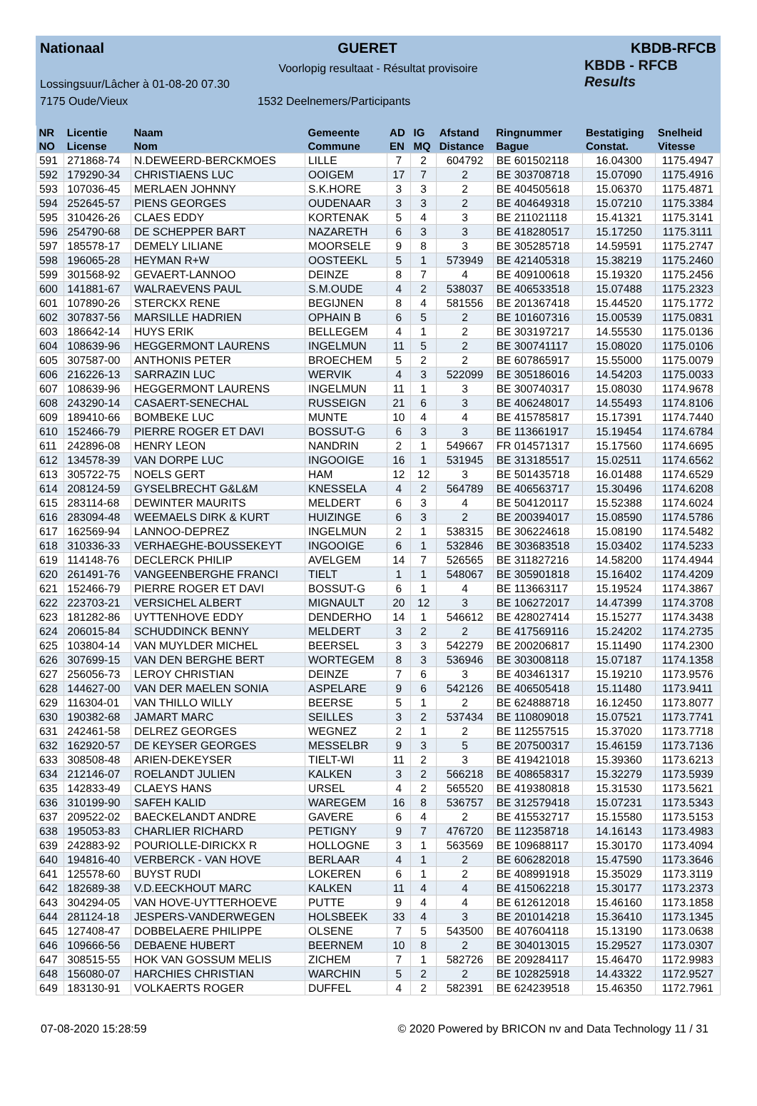Nationaal GUERET KBDB-RFCB
Voorlopig resultaat - Résultat provisoire
Lossingsuur/Lâcher à 01-08-20 07.30
7175 Oude/Vieux 1532 Deelnemers/Participants
KBDB - RFCB
Results
| NR | Licentie | Naam | Gemeente | AD | IG | Afstand | Ringnummer | Bestatiging | Snelheid |
| --- | --- | --- | --- | --- | --- | --- | --- | --- | --- |
| NO | License | Nom | Commune | EN | MQ | Distance | Bague | Constat. | Vitesse |
| 591 | 271868-74 | N.DEWEERD-BERCKMOES | LILLE | 7 | 2 | 604792 | BE 601502118 | 16.04300 | 1175.4947 |
| 592 | 179290-34 | CHRISTIAENS LUC | OOIGEM | 17 | 7 | 2 | BE 303708718 | 15.07090 | 1175.4916 |
| 593 | 107036-45 | MERLAEN JOHNNY | S.K.HORE | 3 | 3 | 2 | BE 404505618 | 15.06370 | 1175.4871 |
| 594 | 252645-57 | PIENS GEORGES | OUDENAAR | 3 | 3 | 2 | BE 404649318 | 15.07210 | 1175.3384 |
| 595 | 310426-26 | CLAES EDDY | KORTENAK | 5 | 4 | 3 | BE 211021118 | 15.41321 | 1175.3141 |
| 596 | 254790-68 | DE SCHEPPER BART | NAZARETH | 6 | 3 | 3 | BE 418280517 | 15.17250 | 1175.3111 |
| 597 | 185578-17 | DEMELY LILIANE | MOORSELE | 9 | 8 | 3 | BE 305285718 | 14.59591 | 1175.2747 |
| 598 | 196065-28 | HEYMAN R+W | OOSTEEKL | 5 | 1 | 573949 | BE 421405318 | 15.38219 | 1175.2460 |
| 599 | 301568-92 | GEVAERT-LANNOO | DEINZE | 8 | 7 | 4 | BE 409100618 | 15.19320 | 1175.2456 |
| 600 | 141881-67 | WALRAEVENS PAUL | S.M.OUDE | 4 | 2 | 538037 | BE 406533518 | 15.07488 | 1175.2323 |
| 601 | 107890-26 | STERCKX RENE | BEGIJNEN | 8 | 4 | 581556 | BE 201367418 | 15.44520 | 1175.1772 |
| 602 | 307837-56 | MARSILLE HADRIEN | OPHAIN B | 6 | 5 | 2 | BE 101607316 | 15.00539 | 1175.0831 |
| 603 | 186642-14 | HUYS ERIK | BELLEGEM | 4 | 1 | 2 | BE 303197217 | 14.55530 | 1175.0136 |
| 604 | 108639-96 | HEGGERMONT LAURENS | INGELMUN | 11 | 5 | 2 | BE 300741117 | 15.08020 | 1175.0106 |
| 605 | 307587-00 | ANTHONIS PETER | BROECHEM | 5 | 2 | 2 | BE 607865917 | 15.55000 | 1175.0079 |
| 606 | 216226-13 | SARRAZIN LUC | WERVIK | 4 | 3 | 522099 | BE 305186016 | 14.54203 | 1175.0033 |
| 607 | 108639-96 | HEGGERMONT LAURENS | INGELMUN | 11 | 1 | 3 | BE 300740317 | 15.08030 | 1174.9678 |
| 608 | 243290-14 | CASAERT-SENECHAL | RUSSEIGN | 21 | 6 | 3 | BE 406248017 | 14.55493 | 1174.8106 |
| 609 | 189410-66 | BOMBEKE LUC | MUNTE | 10 | 4 | 4 | BE 415785817 | 15.17391 | 1174.7440 |
| 610 | 152466-79 | PIERRE ROGER ET DAVI | BOSSUT-G | 6 | 3 | 3 | BE 113661917 | 15.19454 | 1174.6784 |
| 611 | 242896-08 | HENRY LEON | NANDRIN | 2 | 1 | 549667 | FR 014571317 | 15.17560 | 1174.6695 |
| 612 | 134578-39 | VAN DORPE LUC | INGOOIGE | 16 | 1 | 531945 | BE 313185517 | 15.02511 | 1174.6562 |
| 613 | 305722-75 | NOELS GERT | HAM | 12 | 12 | 3 | BE 501435718 | 16.01488 | 1174.6529 |
| 614 | 208124-59 | GYSELBRECHT G&L&M | KNESSELA | 4 | 2 | 564789 | BE 406563717 | 15.30496 | 1174.6208 |
| 615 | 283114-68 | DEWINTER MAURITS | MELDERT | 6 | 3 | 4 | BE 504120117 | 15.52388 | 1174.6024 |
| 616 | 283094-48 | WEEMAELS DIRK & KURT | HUIZINGE | 6 | 3 | 2 | BE 200394017 | 15.08590 | 1174.5786 |
| 617 | 162569-94 | LANNOO-DEPREZ | INGELMUN | 2 | 1 | 538315 | BE 306224618 | 15.08190 | 1174.5482 |
| 618 | 310336-33 | VERHAEGHE-BOUSSEKEYT | INGOOIGE | 6 | 1 | 532846 | BE 303683518 | 15.03402 | 1174.5233 |
| 619 | 114148-76 | DECLERCK PHILIP | AVELGEM | 14 | 7 | 526565 | BE 311827216 | 14.58200 | 1174.4944 |
| 620 | 261491-76 | VANGEENBERGHE FRANCI | TIELT | 1 | 1 | 548067 | BE 305901818 | 15.16402 | 1174.4209 |
| 621 | 152466-79 | PIERRE ROGER ET DAVI | BOSSUT-G | 6 | 1 | 4 | BE 113663117 | 15.19524 | 1174.3867 |
| 622 | 223703-21 | VERSICHEL ALBERT | MIGNAULT | 20 | 12 | 3 | BE 106272017 | 14.47399 | 1174.3708 |
| 623 | 181282-86 | UYTTENHOVE EDDY | DENDERHO | 14 | 1 | 546612 | BE 428027414 | 15.15277 | 1174.3438 |
| 624 | 206015-84 | SCHUDDINCK BENNY | MELDERT | 3 | 2 | 2 | BE 417569116 | 15.24202 | 1174.2735 |
| 625 | 103804-14 | VAN MUYLDER MICHEL | BEERSEL | 3 | 3 | 542279 | BE 200206817 | 15.11490 | 1174.2300 |
| 626 | 307699-15 | VAN DEN BERGHE BERT | WORTEGEM | 8 | 3 | 536946 | BE 303008118 | 15.07187 | 1174.1358 |
| 627 | 256056-73 | LEROY CHRISTIAN | DEINZE | 7 | 6 | 3 | BE 403461317 | 15.19210 | 1173.9576 |
| 628 | 144627-00 | VAN DER MAELEN SONIA | ASPELARE | 9 | 6 | 542126 | BE 406505418 | 15.11480 | 1173.9411 |
| 629 | 116304-01 | VAN THILLO WILLY | BEERSE | 5 | 1 | 2 | BE 624888718 | 16.12450 | 1173.8077 |
| 630 | 190382-68 | JAMART MARC | SEILLES | 3 | 2 | 537434 | BE 110809018 | 15.07521 | 1173.7741 |
| 631 | 242461-58 | DELREZ GEORGES | WEGNEZ | 2 | 1 | 2 | BE 112557515 | 15.37020 | 1173.7718 |
| 632 | 162920-57 | DE KEYSER GEORGES | MESSELBR | 9 | 3 | 5 | BE 207500317 | 15.46159 | 1173.7136 |
| 633 | 308508-48 | ARIEN-DEKEYSER | TIELT-WI | 11 | 2 | 3 | BE 419421018 | 15.39360 | 1173.6213 |
| 634 | 212146-07 | ROELANDT JULIEN | KALKEN | 3 | 2 | 566218 | BE 408658317 | 15.32279 | 1173.5939 |
| 635 | 142833-49 | CLAEYS HANS | URSEL | 4 | 2 | 565520 | BE 419380818 | 15.31530 | 1173.5621 |
| 636 | 310199-90 | SAFEH KALID | WAREGEM | 16 | 8 | 536757 | BE 312579418 | 15.07231 | 1173.5343 |
| 637 | 209522-02 | BAECKELANDT ANDRE | GAVERE | 6 | 4 | 2 | BE 415532717 | 15.15580 | 1173.5153 |
| 638 | 195053-83 | CHARLIER RICHARD | PETIGNY | 9 | 7 | 476720 | BE 112358718 | 14.16143 | 1173.4983 |
| 639 | 242883-92 | POURIOLLE-DIRICKX R | HOLLOGNE | 3 | 1 | 563569 | BE 109688117 | 15.30170 | 1173.4094 |
| 640 | 194816-40 | VERBERCK - VAN HOVE | BERLAAR | 4 | 1 | 2 | BE 606282018 | 15.47590 | 1173.3646 |
| 641 | 125578-60 | BUYST RUDI | LOKEREN | 6 | 1 | 2 | BE 408991918 | 15.35029 | 1173.3119 |
| 642 | 182689-38 | V.D.EECKHOUT MARC | KALKEN | 11 | 4 | 4 | BE 415062218 | 15.30177 | 1173.2373 |
| 643 | 304294-05 | VAN HOVE-UYTTERHOEVE | PUTTE | 9 | 4 | 4 | BE 612612018 | 15.46160 | 1173.1858 |
| 644 | 281124-18 | JESPERS-VANDERWEGEN | HOLSBEEK | 33 | 4 | 3 | BE 201014218 | 15.36410 | 1173.1345 |
| 645 | 127408-47 | DOBBELAERE PHILIPPE | OLSENE | 7 | 5 | 543500 | BE 407604118 | 15.13190 | 1173.0638 |
| 646 | 109666-56 | DEBAENE HUBERT | BEERNEM | 10 | 8 | 2 | BE 304013015 | 15.29527 | 1173.0307 |
| 647 | 308515-55 | HOK VAN GOSSUM MELIS | ZICHEM | 7 | 1 | 582726 | BE 209284117 | 15.46470 | 1172.9983 |
| 648 | 156080-07 | HARCHIES CHRISTIAN | WARCHIN | 5 | 2 | 2 | BE 102825918 | 14.43322 | 1172.9527 |
| 649 | 183130-91 | VOLKAERTS ROGER | DUFFEL | 4 | 2 | 582391 | BE 624239518 | 15.46350 | 1172.7961 |
07-08-2020 15:28:59 © 2020 Powered by BRICON nv and Data Technology 11 / 31